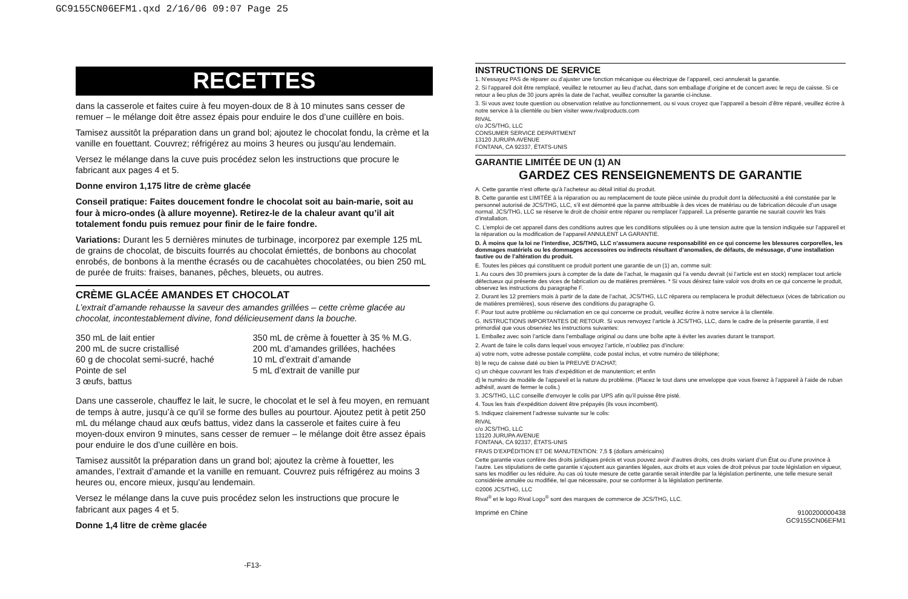GC9155CN06EFM1.qxd 2/16/06 09:07 Page 25
RECETTES
dans la casserole et faites cuire à feu moyen-doux de 8 à 10 minutes sans cesser de remuer – le mélange doit être assez épais pour enduire le dos d’une cuillère en bois.
Tamisez aussitôt la préparation dans un grand bol; ajoutez le chocolat fondu, la crème et la vanille en fouettant. Couvrez; réfrigérez au moins 3 heures ou jusqu’au lendemain.
Versez le mélange dans la cuve puis procédez selon les instructions que procure le fabricant aux pages 4 et 5.
Donne environ 1,175 litre de crème glacée
Conseil pratique: Faites doucement fondre le chocolat soit au bain-marie, soit au four à micro-ondes (à allure moyenne). Retirez-le de la chaleur avant qu’il ait totalement fondu puis remuez pour finir de le faire fondre.
Variations: Durant les 5 dernières minutes de turbinage, incorporez par exemple 125 mL de grains de chocolat, de biscuits fourrés au chocolat émiettés, de bonbons au chocolat enrobés, de bonbons à la menthe écrasés ou de cacahuètes chocolatées, ou bien 250 mL de purée de fruits: fraises, bananes, pêches, bleuets, ou autres.
CRÈME GLACÉE AMANDES ET CHOCOLAT
L’extrait d’amande rehausse la saveur des amandes grillées – cette crème glacée au chocolat, incontestablement divine, fond délicieusement dans la bouche.
350 mL de lait entier
200 mL de sucre cristallisé
60 g de chocolat semi-sucré, haché
Pointe de sel
3 œufs, battus
350 mL de crème à fouetter à 35 % M.G.
200 mL d’amandes grillées, hachées
10 mL d’extrait d’amande
5 mL d’extrait de vanille pur
Dans une casserole, chauffez le lait, le sucre, le chocolat et le sel à feu moyen, en remuant de temps à autre, jusqu’à ce qu’il se forme des bulles au pourtour. Ajoutez petit à petit 250 mL du mélange chaud aux œufs battus, videz dans la casserole et faites cuire à feu moyen-doux environ 9 minutes, sans cesser de remuer – le mélange doit être assez épais pour enduire le dos d’une cuillère en bois.
Tamisez aussitôt la préparation dans un grand bol; ajoutez la crème à fouetter, les amandes, l’extrait d’amande et la vanille en remuant. Couvrez puis réfrigérez au moins 3 heures ou, encore mieux, jusqu’au lendemain.
Versez le mélange dans la cuve puis procédez selon les instructions que procure le fabricant aux pages 4 et 5.
Donne 1,4 litre de crème glacée
-F13-
INSTRUCTIONS DE SERVICE
1. N’essayez PAS de réparer ou d’ajuster une fonction mécanique ou électrique de l’appareil, ceci annulerait la garantie.
2. Si l’appareil doit être remplacé, veuillez le retourner au lieu d’achat, dans son emballage d’origine et de concert avec le reçu de caisse. Si ce retour a lieu plus de 30 jours après la date de l’achat, veuillez consulter la garantie ci-incluse.
3. Si vous avez toute question ou observation relative au fonctionnement, ou si vous croyez que l’appareil a besoin d’être réparé, veuillez écrire à notre service à la clientèle ou bien visiter www.rivalproducts.com
RIVAL
c/o JCS/THG, LLC
CONSUMER SERVICE DEPARTMENT
13120 JURUPA AVENUE
FONTANA, CA 92337, ÉTATS-UNIS
GARANTIE LIMITÉE DE UN (1) AN
GARDEZ CES RENSEIGNEMENTS DE GARANTIE
A. Cette garantie n’est offerte qu’à l’acheteur au détail initial du produit.
B. Cette garantie est LIMITÉE à la réparation ou au remplacement de toute pièce usinée du produit dont la défectuosité a été constatée par le personnel autorisé de JCS/THG, LLC, s’il est démontré que la panne attribuable à des vices de matériau ou de fabrication découle d’un usage normal. JCS/THG, LLC se réserve le droit de choisir entre réparer ou remplacer l’appareil. La présente garantie ne saurait couvrir les frais d’installation.
C. L’emploi de cet appareil dans des conditions autres que les conditions stipulées ou à une tension autre que la tension indiquée sur l’appareil et la réparation ou la modification de l’appareil ANNULENT LA GARANTIE.
D. À moins que la loi ne l’interdise, JCS/THG, LLC n’assumera aucune responsabilité en ce qui concerne les blessures corporelles, les dommages matériels ou les dommages accessoires ou indirects résultant d’anomalies, de défauts, de mésusage, d’une installation fautive ou de l’altération du produit.
E. Toutes les pièces qui constituent ce produit portent une garantie de un (1) an, comme suit:
1. Au cours des 30 premiers jours à compter de la date de l’achat, le magasin qui l’a vendu devrait (si l’article est en stock) remplacer tout article défectueux qui présente des vices de fabrication ou de matières premières. * Si vous désirez faire valoir vos droits en ce qui concerne le produit, observez les instructions du paragraphe F.
2. Durant les 12 premiers mois à partir de la date de l’achat, JCS/THG, LLC réparera ou remplacera le produit défectueux (vices de fabrication ou de matières premières), sous réserve des conditions du paragraphe G.
F. Pour tout autre problème ou réclamation en ce qui concerne ce produit, veuillez écrire à notre service à la clientèle.
G. INSTRUCTIONS IMPORTANTES DE RETOUR. Si vous renvoyez l’article à JCS/THG, LLC, dans le cadre de la présente garantie, il est primordial que vous observiez les instructions suivantes:
1. Emballez avec soin l’article dans l’emballage original ou dans une boîte apte à éviter les avaries durant le transport.
2. Avant de faire le colis dans lequel vous envoyez l’article, n’oubliez pas d’inclure:
a) votre nom, votre adresse postale complète, code postal inclus, et votre numéro de téléphone;
b) le reçu de caisse daté ou bien la PREUVE D’ACHAT;
c) un chèque couvrant les frais d’expédition et de manutention; et enfin
d) le numéro de modèle de l’appareil et la nature du problème. (Placez le tout dans une enveloppe que vous fixerez à l’appareil à l’aide de ruban adhésif, avant de fermer le colis.)
3. JCS/THG, LLC conseille d’envoyer le colis par UPS afin qu’il puisse être pisté.
4. Tous les frais d’expédition doivent être prépayés (ils vous incombent).
5. Indiquez clairement l’adresse suivante sur le colis:
RIVAL
c/o JCS/THG, LLC
13120 JURUPA AVENUE
FONTANA, CA 92337, ÉTATS-UNIS
FRAIS D’EXPÉDITION ET DE MANUTENTION: 7,5 $ (dollars américains)
Cette garantie vous confère des droits juridiques précis et vous pouvez avoir d’autres droits, ces droits variant d’un État ou d’une province à l’autre. Les stipulations de cette garantie s’ajoutent aux garanties légales, aux droits et aux voies de droit prévus par toute législation en vigueur, sans les modifier ou les réduire. Au cas où toute mesure de cette garantie serait interdite par la législation pertinente, une telle mesure serait considérée annulée ou modifiée, tel que nécessaire, pour se conformer à la législation pertinente.
©2006 JCS/THG, LLC
Rival<sup>®</sup> et le logo Rival Logo<sup>®</sup> sont des marques de commerce de JCS/THG, LLC.
Imprimé en Chine 9100200000438
GC9155CN06EFM1